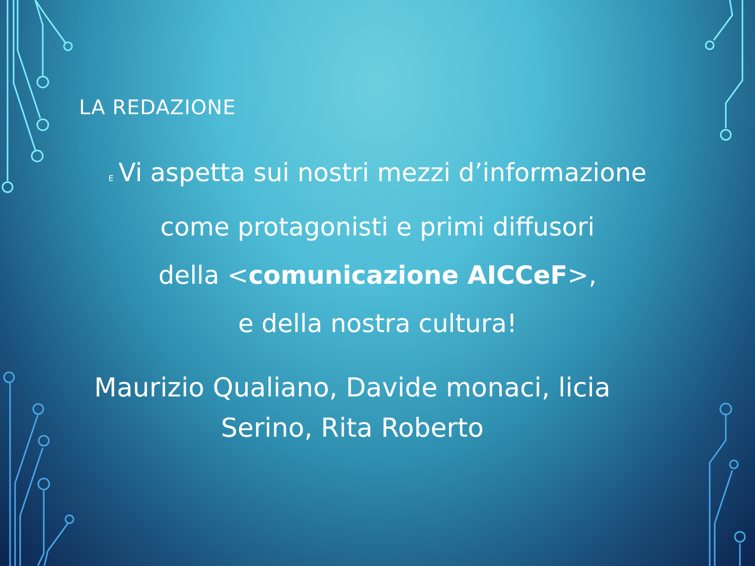LA REDAZIONE
E Vi aspetta sui nostri mezzi d’informazione
come protagonisti e primi diffusori
della <comunicazione AICCeF>,
e della nostra cultura!
Maurizio Qualiano, Davide monaci, licia Serino, Rita Roberto